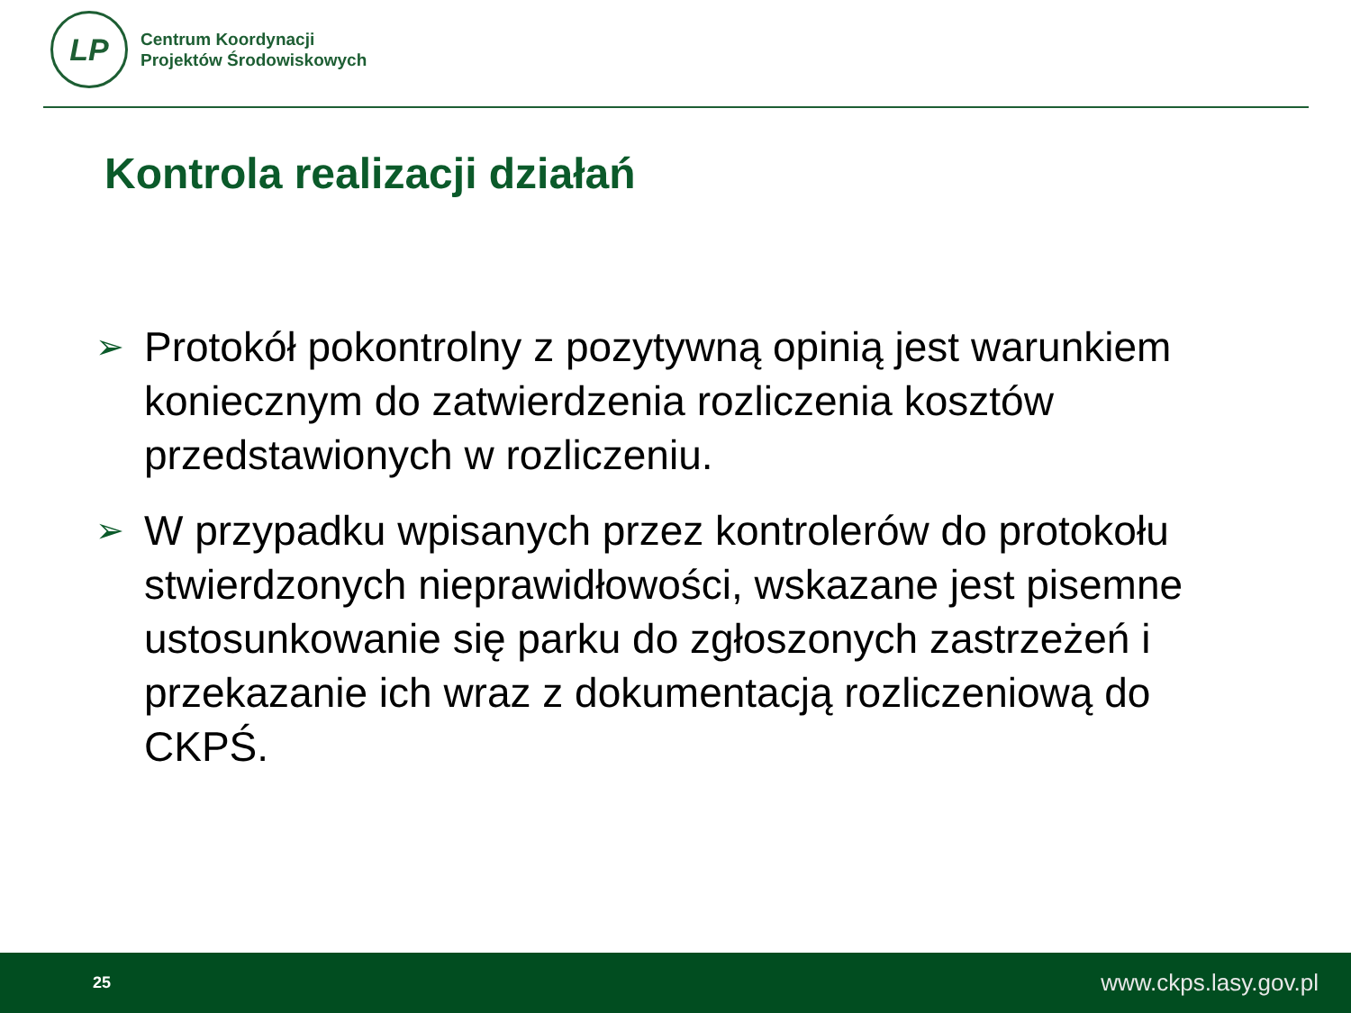LP
Centrum Koordynacji
Projektów Środowiskowych
Kontrola realizacji działań
➢ Protokół pokontrolny z pozytywną opinią jest warunkiem koniecznym do zatwierdzenia rozliczenia kosztów przedstawionych w rozliczeniu.
➢ W przypadku wpisanych przez kontrolerów do protokołu stwierdzonych nieprawidłowości, wskazane jest pisemne ustosunkowanie się parku do zgłoszonych zastrzeżeń i przekazanie ich wraz z dokumentacją rozliczeniową do CKPŚ.
25 www.ckps.lasy.gov.pl